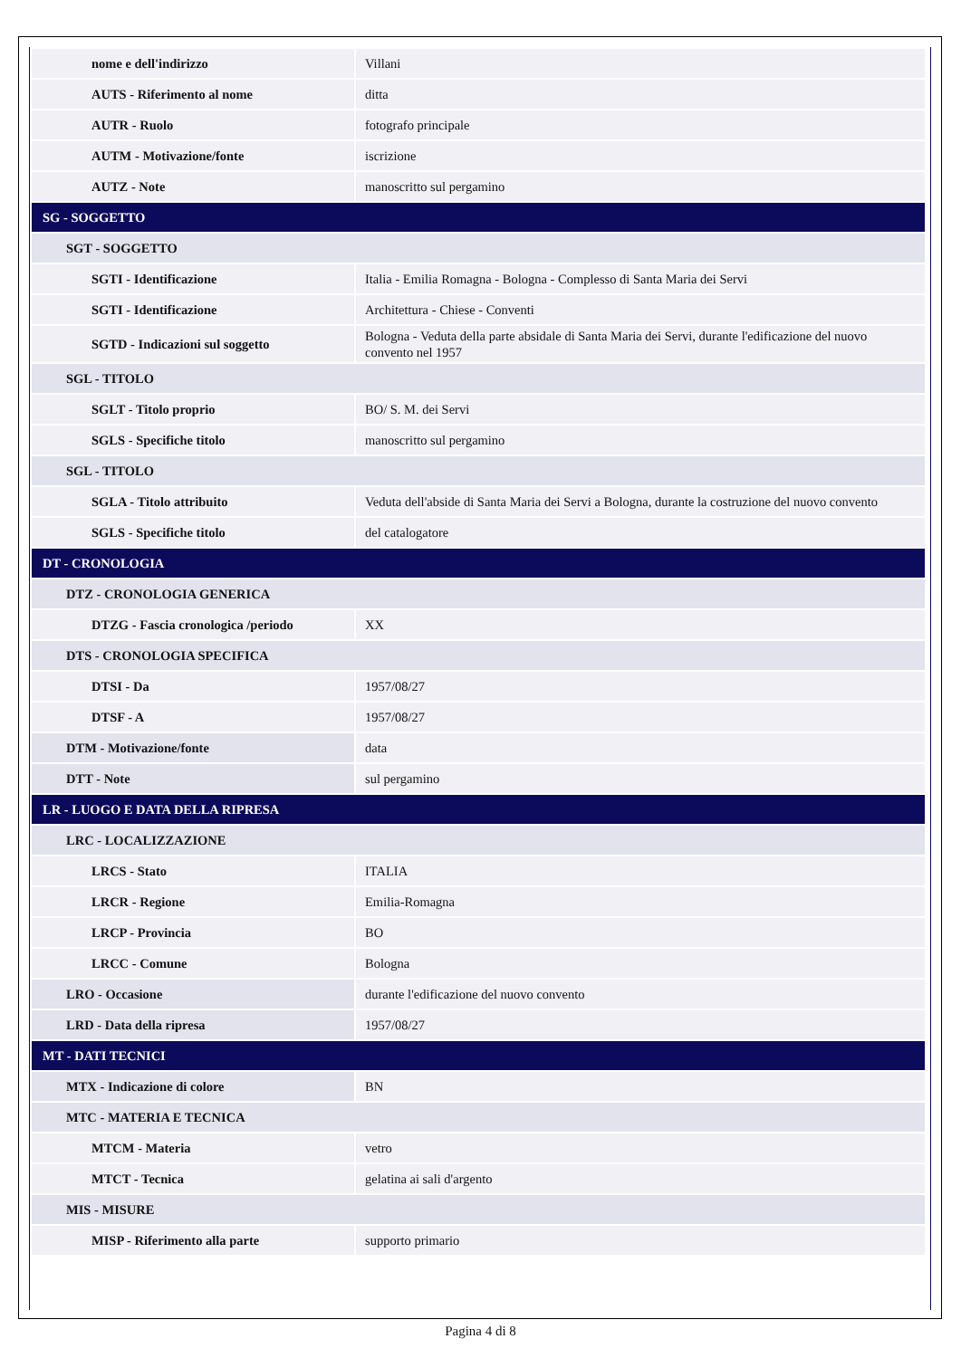| nome e dell'indirizzo | Villani |
| AUTS - Riferimento al nome | ditta |
| AUTR - Ruolo | fotografo principale |
| AUTM - Motivazione/fonte | iscrizione |
| AUTZ - Note | manoscritto sul pergamino |
| SG - SOGGETTO | |
| SGT - SOGGETTO | |
| SGTI - Identificazione | Italia - Emilia Romagna - Bologna - Complesso di Santa Maria dei Servi |
| SGTI - Identificazione | Architettura - Chiese - Conventi |
| SGTD - Indicazioni sul soggetto | Bologna - Veduta della parte absidale di Santa Maria dei Servi, durante l'edificazione del nuovo convento nel 1957 |
| SGL - TITOLO | |
| SGLT - Titolo proprio | BO/ S. M. dei Servi |
| SGLS - Specifiche titolo | manoscritto sul pergamino |
| SGL - TITOLO | |
| SGLA - Titolo attribuito | Veduta dell'abside di Santa Maria dei Servi a Bologna, durante la costruzione del nuovo convento |
| SGLS - Specifiche titolo | del catalogatore |
| DT - CRONOLOGIA | |
| DTZ - CRONOLOGIA GENERICA | |
| DTZG - Fascia cronologica /periodo | XX |
| DTS - CRONOLOGIA SPECIFICA | |
| DTSI - Da | 1957/08/27 |
| DTSF - A | 1957/08/27 |
| DTM - Motivazione/fonte | data |
| DTT - Note | sul pergamino |
| LR - LUOGO E DATA DELLA RIPRESA | |
| LRC - LOCALIZZAZIONE | |
| LRCS - Stato | ITALIA |
| LRCR - Regione | Emilia-Romagna |
| LRCP - Provincia | BO |
| LRCC - Comune | Bologna |
| LRO - Occasione | durante l'edificazione del nuovo convento |
| LRD - Data della ripresa | 1957/08/27 |
| MT - DATI TECNICI | |
| MTX - Indicazione di colore | BN |
| MTC - MATERIA E TECNICA | |
| MTCM - Materia | vetro |
| MTCT - Tecnica | gelatina ai sali d'argento |
| MIS - MISURE | |
| MISP - Riferimento alla parte | supporto primario |
Pagina 4 di 8